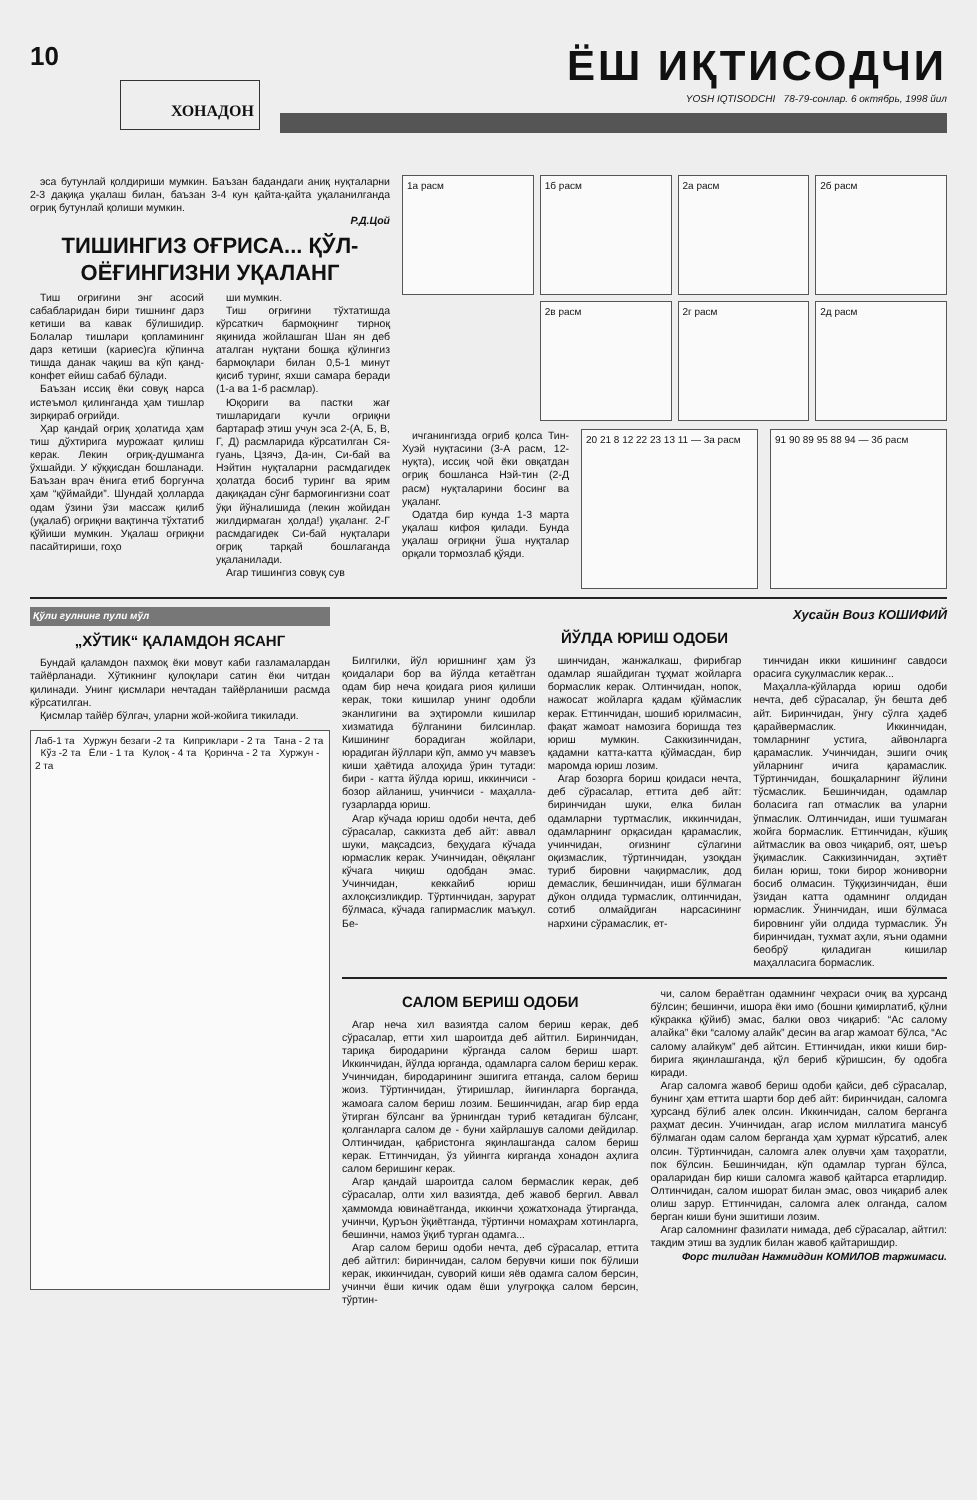10
ХОНАДОН
ЁШ ИҚТИСОДЧИ
YOSH IQTISODCHI 78-79-сонлар. 6 октябрь, 1998 йил
эса бутунлай қолдириши мумкин. Баъзан бадандаги аниқ нуқталарни 2-3 дақиқа уқалаш билан, баъзан 3-4 кун қайта-қайта уқаланилганда оғриқ бутунлай қолиши мумкин.
Р.Д.Цой
ТИШИНГИЗ ОҒРИСА... ҚЎЛ-ОЁҒИНГИЗНИ УҚАЛАНГ
Тиш оғриғини энг асосий сабабларидан бири тишнинг дарз кетиши ва кавак бўлишидир. Болалар тишлари қопламининг дарз кетиши (кариес)га кўпинча тишда данак чақиш ва кўп қанд-конфет ейиш сабаб бўлади.
Баъзан иссиқ ёки совуқ нарса истеъмол қилинганда ҳам тишлар зирқираб оғрийди.
Ҳар қандай оғриқ ҳолатида ҳам тиш дўхтирига мурожаат қилиш керак. Лекин оғриқ-душманга ўхшайди. У кўққисдан бошланади. Баъзан врач ёнига етиб боргунча ҳам “қўймайди”. Шундай ҳолларда одам ўзини ўзи массаж қилиб (уқалаб) оғриқни вақтинча тўхтатиб қўйиши мумкин. Уқалаш оғриқни пасайтириши, гоҳо
ши мумкин.
Тиш оғриғини тўхтатишда кўрсаткич бармоқнинг тирноқ яқинида жойлашган Шан ян деб аталган нуқтани бошқа қўлингиз бармоқлари билан 0,5-1 минут қисиб туринг, яхши самара беради (1-а ва 1-б расмлар).
Юқориги ва пастки жағ тишларидаги кучли оғриқни бартараф этиш учун эса 2-(А, Б, В, Г, Д) расмларида кўрсатилган Ся-гуань, Цзячэ, Да-ин, Си-бай ва Нэйтин нуқталарни расмдагидек ҳолатда босиб туринг ва ярим дақиқадан сўнг бармоғингизни соат ўқи йўналишида (лекин жойидан жилдирмаган ҳолда!) уқаланг. 2-Г расмдагидек Си-бай нуқталари оғриқ тарқай бошлаганда уқаланилади.
Агар тишингиз совуқ сув
1а расм
1б расм
2а расм
2б расм
2в расм
2г расм
2д расм
ичганингизда оғриб қолса Тин-Хуэй нуқтасини (3-А расм, 12-нуқта), иссиқ чой ёки овқатдан оғриқ бошланса Нэй-тин (2-Д расм) нуқталарини босинг ва уқаланг.
Одатда бир кунда 1-3 марта уқалаш кифоя қилади. Бунда уқалаш оғриқни ўша нуқталар орқали тормозлаб қўяди.
20 21 8 12 22 23 13 11 — 3а расм
91 90 89 95 88 94 — 3б расм
Қўли гулнинг пули мўл
„ХЎТИК“ ҚАЛАМДОН ЯСАНГ
Бундай қаламдон пахмоқ ёки мовут каби газламалардан тайёрланади. Хўтикнинг қулоқлари сатин ёки читдан қилинади. Унинг қисмлари нечтадан тайёрланиши расмда кўрсатилган.
Қисмлар тайёр бўлгач, уларни жой-жойига тикилади.
Лаб-1 та Хуржун безаги -2 та Киприклари - 2 та Тана - 2 та Кўз -2 та Ёли - 1 та Кулоқ - 4 та Қоринча - 2 та Хуржун - 2 та
Хусайн Воиз КОШИФИЙ
ЙЎЛДА ЮРИШ ОДОБИ
Билгилки, йўл юришнинг ҳам ўз қоидалари бор ва йўлда кетаётган одам бир неча қоидага риоя қилиши керак, токи кишилар унинг одобли эканлигини ва эҳтиромли кишилар хизматида бўлганини билсинлар. Кишининг борадиган жойлари, юрадиган йўллари кўп, аммо уч мавзеъ киши ҳаётида алоҳида ўрин тутади: бири - катта йўлда юриш, иккинчиси - бозор айланиш, учинчиси - маҳалла-гузарларда юриш.
Агар кўчада юриш одоби нечта, деб сўрасалар, саккизта деб айт: аввал шуки, мақсадсиз, беҳудага кўчада юрмаслик керак. Учинчидан, оёқяланг кўчага чиқиш одобдан эмас. Учинчидан, кеккайиб юриш ахлоқсизликдир. Тўртинчидан, зарурат бўлмаса, кўчада гапирмаслик маъқул. Бе-
шинчидан, жанжалкаш, фирибгар одамлар яшайдиган тұҳмат жойларга бормаслик керак. Олтинчидан, нопок, нажосат жойларга қадам қўймаслик керак. Еттинчидан, шошиб юрилмасин, фақат жамоат намозига боришда тез юриш мумкин. Саккизинчидан, қадамни катта-катта қўймасдан, бир маромда юриш лозим.
Агар бозорга бориш қоидаси нечта, деб сўрасалар, еттита деб айт: биринчидан шуки, елка билан одамларни туртмаслик, иккинчидан, одамларнинг орқасидан қарамаслик, учинчидан, оғизнинг сўлагини оқизмаслик, тўртинчидан, узоқдан туриб бировни чақирмаслик, дод демаслик, бешинчидан, иши бўлмаган дўкон олдида турмаслик, олтинчидан, сотиб олмайдиган нарсасининг нархини сўрамаслик, ет-
тинчидан икки кишининг савдоси орасига суқулмаслик керак...
Маҳалла-кўйларда юриш одоби нечта, деб сўрасалар, ўн бешта деб айт. Биринчидан, ўнгу сўлга ҳадеб қарайвермаслик. Иккинчидан, томларнинг устига, айвонларга қарамаслик. Учинчидан, эшиги очиқ уйларнинг ичига қарамаслик. Тўртинчидан, бошқаларнинг йўлини тўсмаслик. Бешинчидан, одамлар боласига гап отмаслик ва уларни ўпмаслик. Олтинчидан, иши тушмаган жойга бормаслик. Еттинчидан, кўшиқ айтмаслик ва овоз чиқариб, оят, шеър ўқимаслик. Саккизинчидан, эҳтиёт билан юриш, токи бирор жониворни босиб олмасин. Тўққизинчидан, ёши ўзидан катта одамнинг олдидан юрмаслик. Ўнинчидан, иши бўлмаса бировнинг уйи олдида турмаслик. Ўн биринчидан, тухмат аҳли, яъни одамни беобрў қиладиган кишилар маҳалласига бормаслик.
САЛОМ БЕРИШ ОДОБИ
Агар неча хил вазиятда салом бериш керак, деб сўрасалар, етти хил шароитда деб айтгил. Биринчидан, тариқа биродарини кўрганда салом бериш шарт. Иккинчидан, йўлда юрганда, одамларга салом бериш керак. Учинчидан, биродарининг эшигига етганда, салом бериш жоиз. Тўртинчидан, ўтиришлар, йиғинларга борганда, жамоага салом бериш лозим. Бешинчидан, агар бир ерда ўтирган бўлсанг ва ўрнингдан туриб кетадиган бўлсанг, қолганларга салом де - буни хайрлашув саломи дейдилар. Олтинчидан, қабристонга яқинлашганда салом бериш керак. Еттинчидан, ўз уйингга кирганда хонадон аҳлига салом беришинг керак.
Агар қандай шароитда салом бермаслик керак, деб сўрасалар, олти хил вазиятда, деб жавоб бергил. Аввал ҳаммомда ювинаётганда, иккинчи ҳожатхонада ўтирганда, учинчи, Қуръон ўқиётганда, тўртинчи номаҳрам хотинларга, бешинчи, намоз ўқиб турган одамга...
Агар салом бериш одоби нечта, деб сўрасалар, еттита деб айтгил: биринчидан, салом берувчи киши пок бўлиши керак, иккинчидан, суворий киши яёв одамга салом берсин, учинчи ёши кичик одам ёши улуғроққа салом берсин, тўртин-
чи, салом бераётган одамнинг чеҳраси очиқ ва ҳурсанд бўлсин; бешинчи, ишора ёки имо (бошни қимирлатиб, қўлни кўкракка қўйиб) эмас, балки овоз чиқариб: “Ас салому алайка” ёки “салому алайк” десин ва агар жамоат бўлса, “Ас салому алайкум” деб айтсин. Еттинчидан, икки киши бир-бирига яқинлашганда, қўл бериб кўришсин, бу одобга киради.
Агар саломга жавоб бериш одоби қайси, деб сўрасалар, бунинг ҳам еттита шарти бор деб айт: биринчидан, саломга ҳурсанд бўлиб алек олсин. Иккинчидан, салом берганга раҳмат десин. Учинчидан, агар ислом миллатига мансуб бўлмаган одам салом берганда ҳам ҳурмат кўрсатиб, алек олсин. Тўртинчидан, саломга алек олувчи ҳам таҳоратли, пок бўлсин. Бешинчидан, кўп одамлар турган бўлса, ораларидан бир киши саломга жавоб қайтарса етарлидир. Олтинчидан, салом ишорат билан эмас, овоз чиқариб алек олиш зарур. Еттинчидан, саломга алек олганда, салом берган киши буни эшитиши лозим.
Агар саломнинг фазилати нимада, деб сўрасалар, айтгил: такдим этиш ва зудлик билан жавоб қайтаришдир.
Форс тилидан Нажмиддин КОМИЛОВ таржимаси.